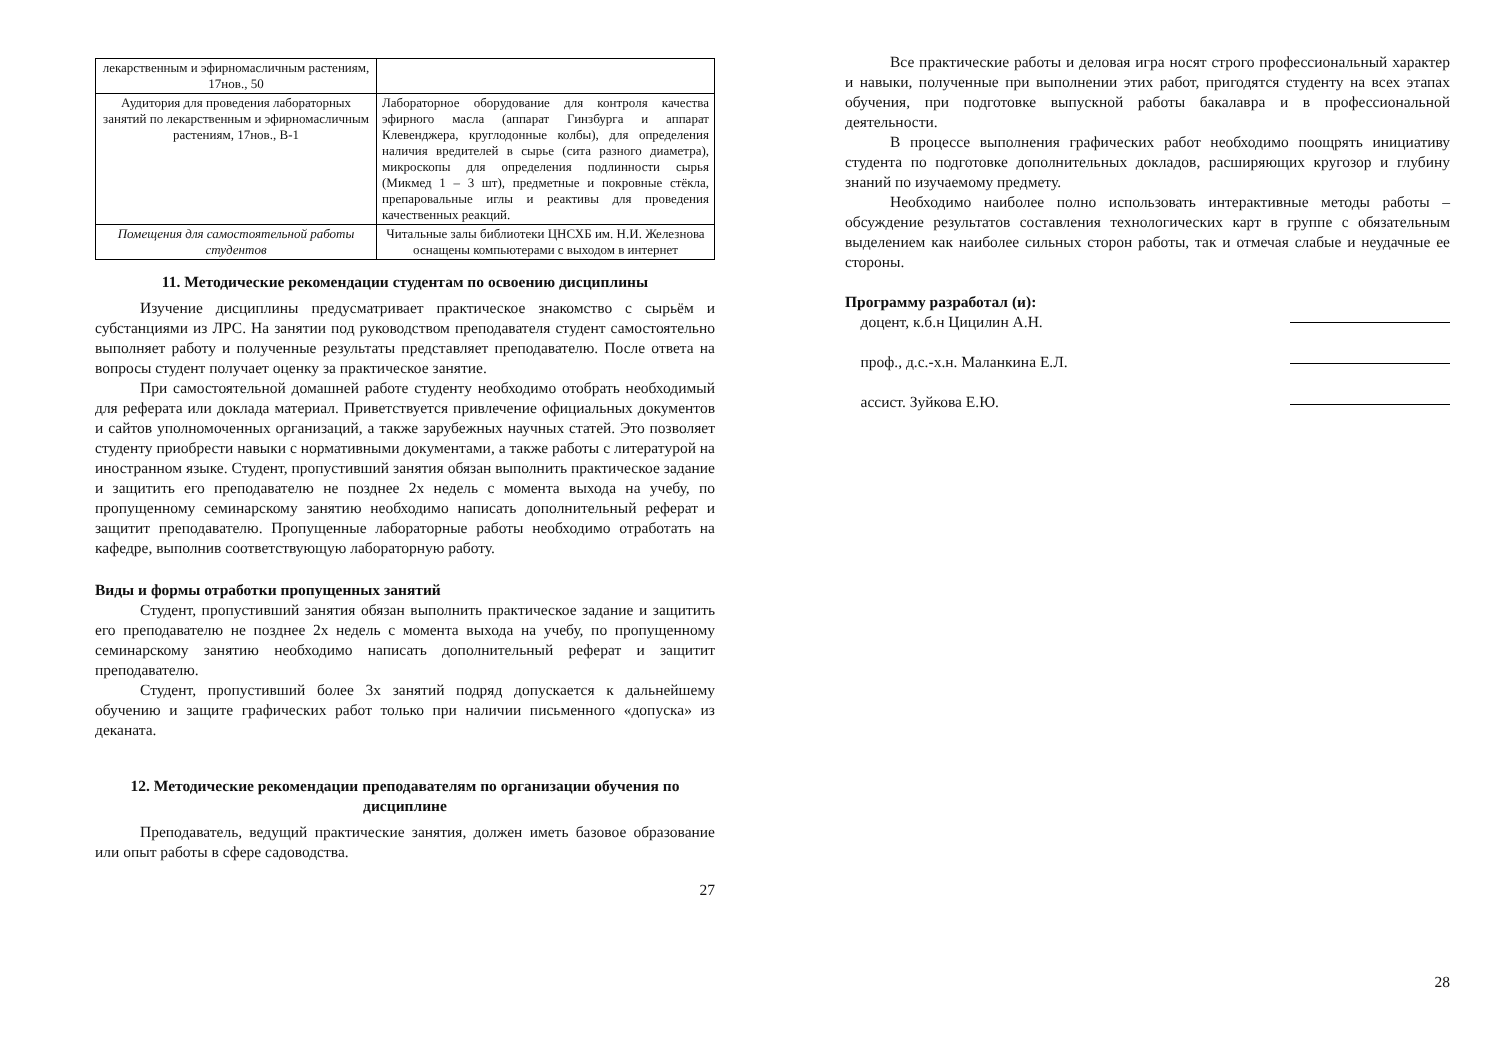| лекарственным и эфирномасличным растениям, 17нов., 50 | |
| Аудитория для проведения лабораторных занятий по лекарственным и эфирномасличным растениям, 17нов., В-1 | Лабораторное оборудование для контроля качества эфирного масла (аппарат Гинзбурга и аппарат Клевенджера, круглодонные колбы), для определения наличия вредителей в сырье (сита разного диаметра), микроскопы для определения подлинности сырья (Микмед 1 – 3 шт), предметные и покровные стёкла, препаровальные иглы и реактивы для проведения качественных реакций. |
| Помещения для самостоятельной работы студентов | Читальные залы библиотеки ЦНСХБ им. Н.И. Железнова оснащены компьютерами с выходом в интернет |
11. Методические рекомендации студентам по освоению дисциплины
Изучение дисциплины предусматривает практическое знакомство с сырьём и субстанциями из ЛРС. На занятии под руководством преподавателя студент самостоятельно выполняет работу и полученные результаты представляет преподавателю. После ответа на вопросы студент получает оценку за практическое занятие.
При самостоятельной домашней работе студенту необходимо отобрать необходимый для реферата или доклада материал. Приветствуется привлечение официальных документов и сайтов уполномоченных организаций, а также зарубежных научных статей. Это позволяет студенту приобрести навыки с нормативными документами, а также работы с литературой на иностранном языке. Студент, пропустивший занятия обязан выполнить практическое задание и защитить его преподавателю не позднее 2х недель с момента выхода на учебу, по пропущенному семинарскому занятию необходимо написать дополнительный реферат и защитит преподавателю. Пропущенные лабораторные работы необходимо отработать на кафедре, выполнив соответствующую лабораторную работу.
Виды и формы отработки пропущенных занятий
Студент, пропустивший занятия обязан выполнить практическое задание и защитить его преподавателю не позднее 2х недель с момента выхода на учебу, по пропущенному семинарскому занятию необходимо написать дополнительный реферат и защитит преподавателю.
Студент, пропустивший более 3х занятий подряд допускается к дальнейшему обучению и защите графических работ только при наличии письменного «допуска» из деканата.
12. Методические рекомендации преподавателям по организации обучения по дисциплине
Преподаватель, ведущий практические занятия, должен иметь базовое образование или опыт работы в сфере садоводства.
27
Все практические работы и деловая игра носят строго профессиональный характер и навыки, полученные при выполнении этих работ, пригодятся студенту на всех этапах обучения, при подготовке выпускной работы бакалавра и в профессиональной деятельности.
В процессе выполнения графических работ необходимо поощрять инициативу студента по подготовке дополнительных докладов, расширяющих кругозор и глубину знаний по изучаемому предмету.
Необходимо наиболее полно использовать интерактивные методы работы – обсуждение результатов составления технологических карт в группе с обязательным выделением как наиболее сильных сторон работы, так и отмечая слабые и неудачные ее стороны.
Программу разработал (и):
доцент, к.б.н Цицилин А.Н.
проф., д.с.-х.н. Маланкина Е.Л.
ассист. Зуйкова Е.Ю.
28